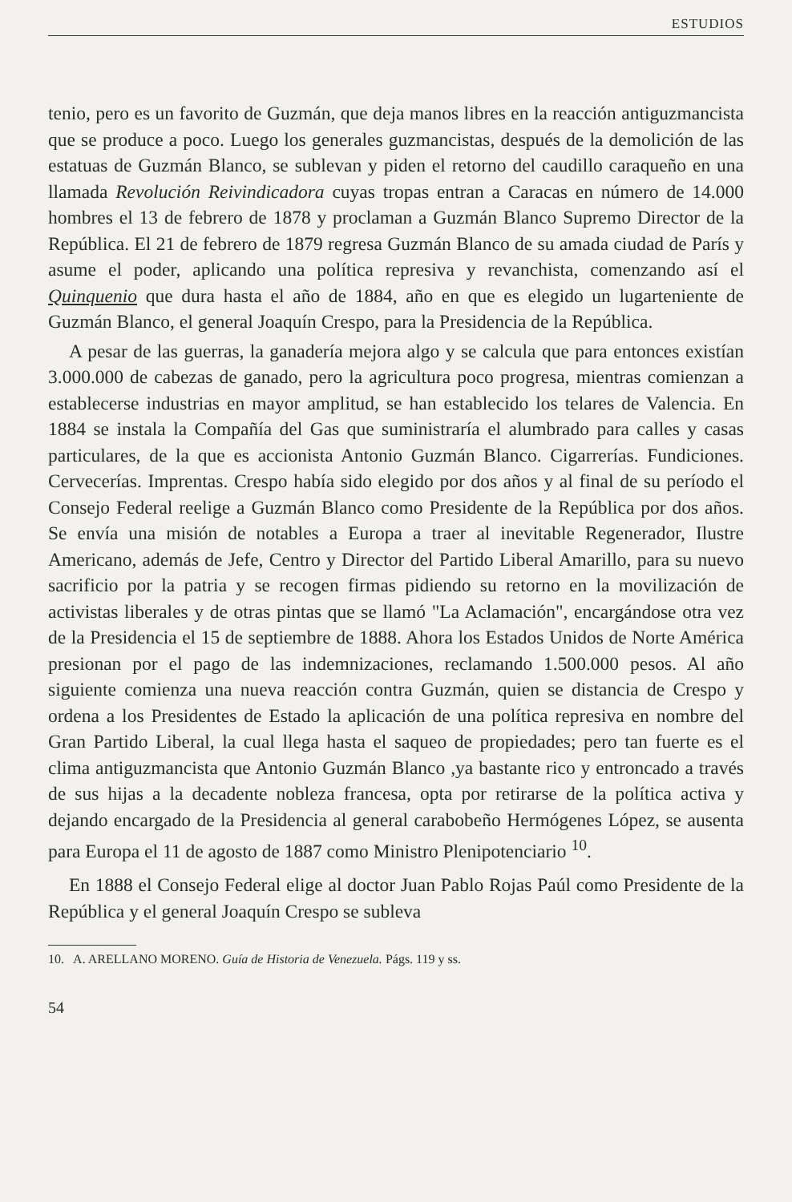ESTUDIOS
tenio, pero es un favorito de Guzmán, que deja manos libres en la reacción antiguzmancista que se produce a poco. Luego los generales guzmancistas, después de la demolición de las estatuas de Guzmán Blanco, se sublevan y piden el retorno del caudillo caraqueño en una llamada Revolución Reivindicadora cuyas tropas entran a Caracas en número de 14.000 hombres el 13 de febrero de 1878 y proclaman a Guzmán Blanco Supremo Director de la República. El 21 de febrero de 1879 regresa Guzmán Blanco de su amada ciudad de París y asume el poder, aplicando una política represiva y revanchista, comenzando así el Quinquenio que dura hasta el año de 1884, año en que es elegido un lugarteniente de Guzmán Blanco, el general Joaquín Crespo, para la Presidencia de la República.
A pesar de las guerras, la ganadería mejora algo y se calcula que para entonces existían 3.000.000 de cabezas de ganado, pero la agricultura poco progresa, mientras comienzan a establecerse industrias en mayor amplitud, se han establecido los telares de Valencia. En 1884 se instala la Compañía del Gas que suministraría el alumbrado para calles y casas particulares, de la que es accionista Antonio Guzmán Blanco. Cigarrerías. Fundiciones. Cervecerías. Imprentas. Crespo había sido elegido por dos años y al final de su período el Consejo Federal reelige a Guzmán Blanco como Presidente de la República por dos años. Se envía una misión de notables a Europa a traer al inevitable Regenerador, Ilustre Americano, además de Jefe, Centro y Director del Partido Liberal Amarillo, para su nuevo sacrificio por la patria y se recogen firmas pidiendo su retorno en la movilización de activistas liberales y de otras pintas que se llamó "La Aclamación", encargándose otra vez de la Presidencia el 15 de septiembre de 1888. Ahora los Estados Unidos de Norte América presionan por el pago de las indemnizaciones, reclamando 1.500.000 pesos. Al año siguiente comienza una nueva reacción contra Guzmán, quien se distancia de Crespo y ordena a los Presidentes de Estado la aplicación de una política represiva en nombre del Gran Partido Liberal, la cual llega hasta el saqueo de propiedades; pero tan fuerte es el clima antiguzmancista que Antonio Guzmán Blanco ,ya bastante rico y entroncado a través de sus hijas a la decadente nobleza francesa, opta por retirarse de la política activa y dejando encargado de la Presidencia al general carabobeño Hermógenes López, se ausenta para Europa el 11 de agosto de 1887 como Ministro Plenipotenciario <sup>10</sup>.
En 1888 el Consejo Federal elige al doctor Juan Pablo Rojas Paúl como Presidente de la República y el general Joaquín Crespo se subleva
10. A. ARELLANO MORENO. Guía de Historia de Venezuela. Págs. 119 y ss.
54